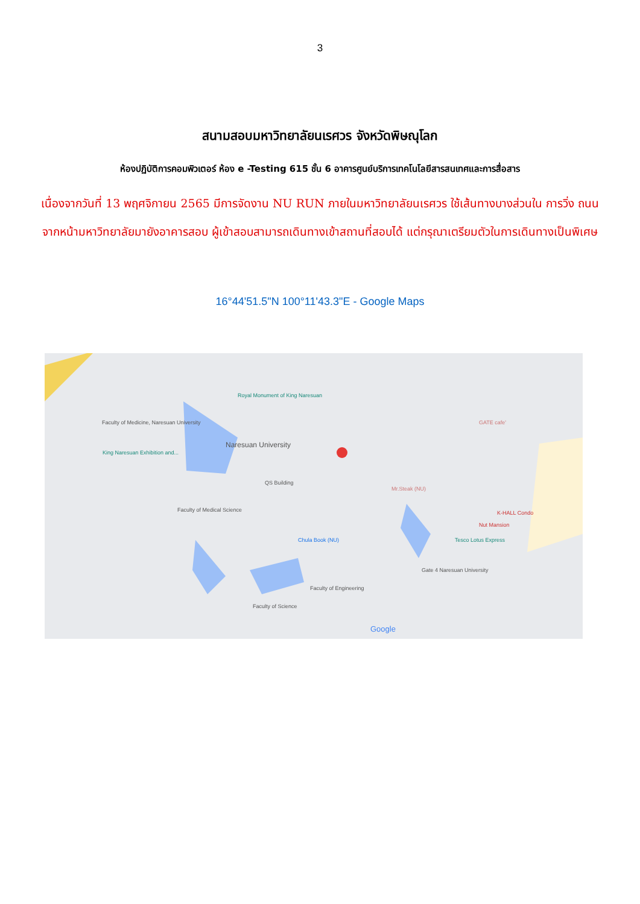3
สนามสอบมหาวิทยาลัยนเรศวร จังหวัดพิษณุโลก
ห้องปฏิบัติการคอมพิวเตอร์ ห้อง e -Testing 615 ชั้น 6 อาคารศูนย์บริการเทคโนโลยีสารสนเทศและการสื่อสาร
เนื่องจากวันที่ 13 พฤศจิกายน 2565 มีการจัดงาน NU RUN ภายในมหาวิทยาลัยนเรศวร ใช้เส้นทางบางส่วนใน การวิ่ง ถนนจากหน้ามหาวิทยาลัยมายังอาคารสอบ ผู้เข้าสอบสามารถเดินทางเข้าสถานที่สอบได้ แต่กรุณาเตรียมตัวในการเดินทางเป็นพิเศษ
16°44'51.5"N 100°11'43.3"E - Google Maps
Royal Monument of King Naresuan
Faculty of Medicine, Naresuan University
Naresuan University
King Naresuan Exhibition and...
QS Building
Faculty of Medical Science
Chula Book (NU)
Faculty of Engineering
Faculty of Science
Mr.Steak (NU)
Tesco Lotus Express
Gate 4 Naresuan University
K-HALL Condo
Nut Mansion
GATE cafe'
Google